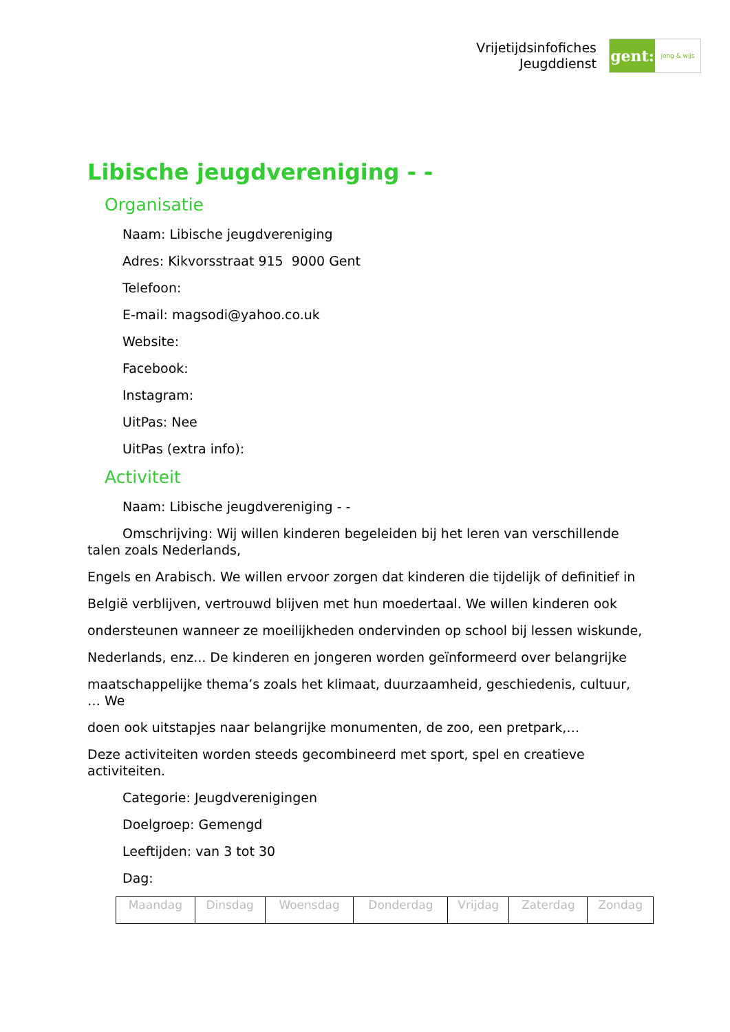Vrijetijdsinfofiches
Jeugddienst
gent:
jong & wijs
Libische jeugdvereniging - -
Organisatie
Naam: Libische jeugdvereniging
Adres: Kikvorsstraat 915 9000 Gent
Telefoon:
E-mail: magsodi@yahoo.co.uk
Website:
Facebook:
Instagram:
UitPas: Nee
UitPas (extra info):
Activiteit
Naam: Libische jeugdvereniging - -
Omschrijving: Wij willen kinderen begeleiden bij het leren van verschillende talen zoals Nederlands,
Engels en Arabisch. We willen ervoor zorgen dat kinderen die tijdelijk of definitief in
België verblijven, vertrouwd blijven met hun moedertaal. We willen kinderen ook
ondersteunen wanneer ze moeilijkheden ondervinden op school bij lessen wiskunde,
Nederlands, enz... De kinderen en jongeren worden geïnformeerd over belangrijke
maatschappelijke thema’s zoals het klimaat, duurzaamheid, geschiedenis, cultuur, … We
doen ook uitstapjes naar belangrijke monumenten, de zoo, een pretpark,…
Deze activiteiten worden steeds gecombineerd met sport, spel en creatieve activiteiten.
Categorie: Jeugdverenigingen
Doelgroep: Gemengd
Leeftijden: van 3 tot 30
Dag:
| Maandag | Dinsdag | Woensdag | Donderdag | Vrijdag | Zaterdag | Zondag |